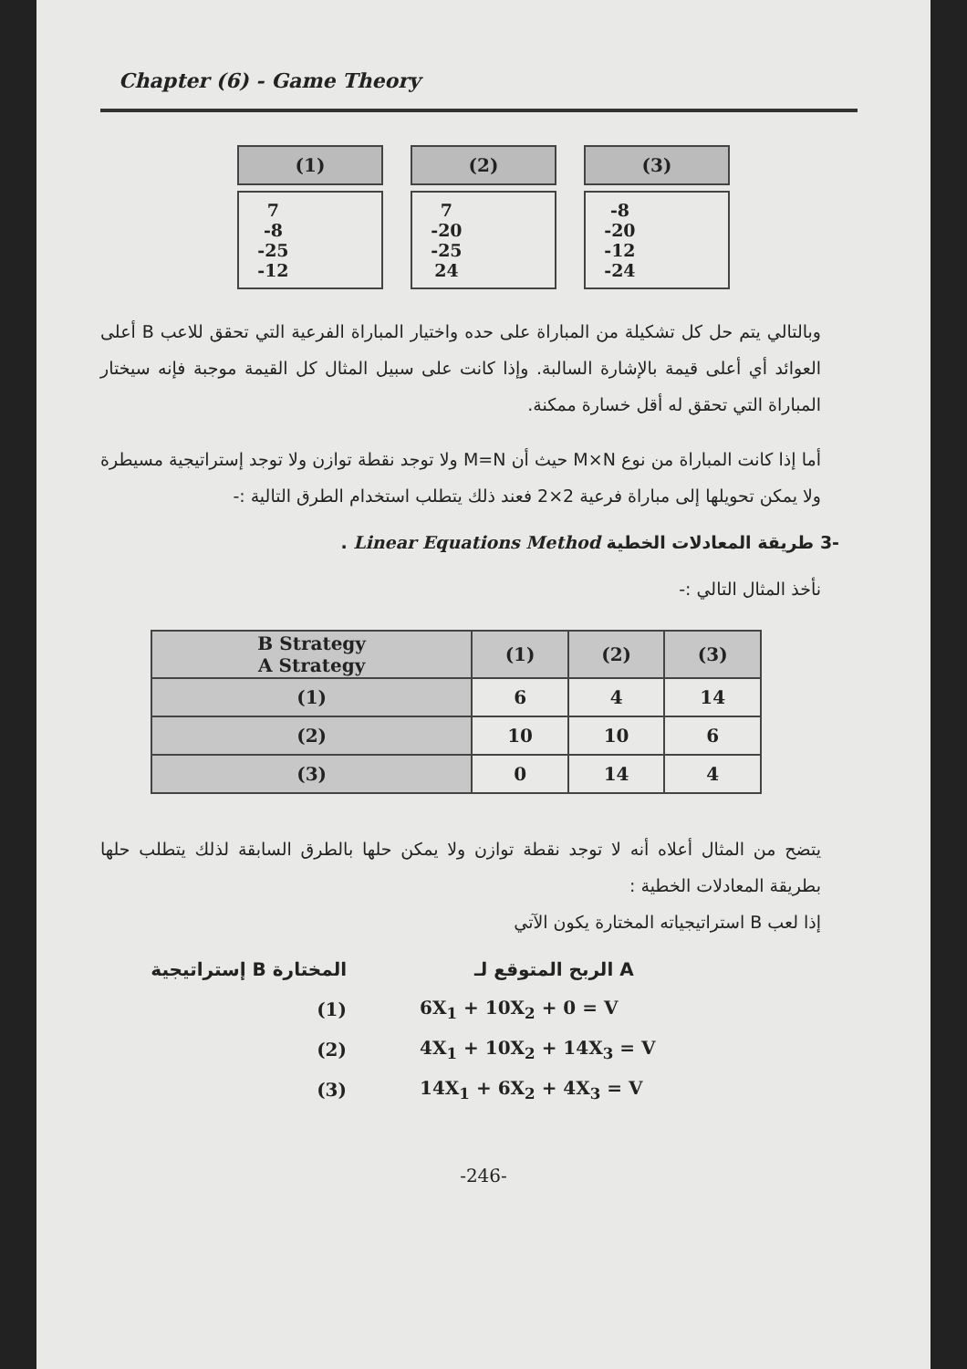Chapter (6) - Game Theory
| (1) |
| --- |
| 7 -8 -25 -12 |
| (2) |
| --- |
| 7 -20 -25 24 |
| (3) |
| --- |
| -8 -20 -12 -24 |
وبالتالي يتم حل كل تشكيلة من المباراة على حده واختيار المباراة الفرعية التي تحقق للاعب B أعلى العوائد أي أعلى قيمة بالإشارة السالبة. وإذا كانت على سبيل المثال كل القيمة موجبة فإنه سيختار المباراة التي تحقق له أقل خسارة ممكنة.
أما إذا كانت المباراة من نوع M×N حيث أن M=N ولا توجد نقطة توازن ولا توجد إستراتيجية مسيطرة ولا يمكن تحويلها إلى مباراة فرعية 2×2 فعند ذلك يتطلب استخدام الطرق التالية :-
-3 طريقة المعادلات الخطية Linear Equations Method .
نأخذ المثال التالي :-
| B Strategy A Strategy | (1) | (2) | (3) |
| --- | --- | --- | --- |
| (1) | 6 | 4 | 14 |
| (2) | 10 | 10 | 6 |
| (3) | 0 | 14 | 4 |
يتضح من المثال أعلاه أنه لا توجد نقطة توازن ولا يمكن حلها بالطرق السابقة لذلك يتطلب حلها بطريقة المعادلات الخطية :
إذا لعب B استراتيجياته المختارة يكون الآتي
إستراتيجية B المختارة الربح المتوقع لـ A
(1) 6X<sub>1</sub> + 10X<sub>2</sub> + 0 = V
(2) 4X<sub>1</sub> + 10X<sub>2</sub> + 14X<sub>3</sub> = V
(3) 14X<sub>1</sub> + 6X<sub>2</sub> + 4X<sub>3</sub> = V
-246-